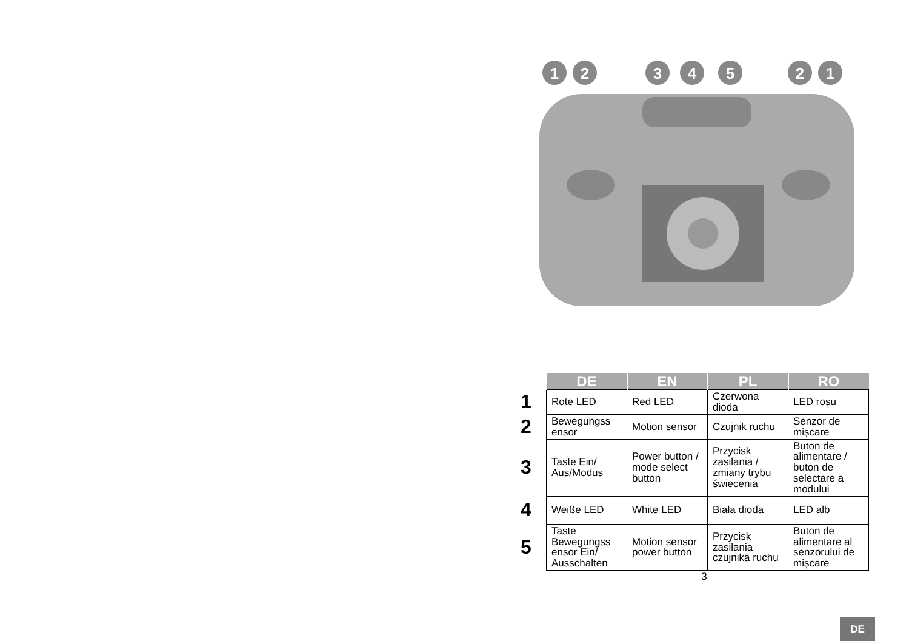1
2
3
4
5
2
1
| | DE | EN | PL | RO |
| --- | --- | --- | --- | --- |
| 1 | Rote LED | Red LED | Czerwona dioda | LED roșu |
| 2 | Bewegungss ensor | Motion sensor | Czujnik ruchu | Senzor de mișcare |
| 3 | Taste Ein/ Aus/Modus | Power button / mode select button | Przycisk zasilania / zmiany trybu świecenia | Buton de alimentare / buton de selectare a modului |
| 4 | Weiße LED | White LED | Biała dioda | LED alb |
| 5 | Taste Bewegungss ensor Ein/ Ausschalten | Motion sensor power button | Przycisk zasilania czujnika ruchu | Buton de alimentare al senzorului de mișcare |
3
DE